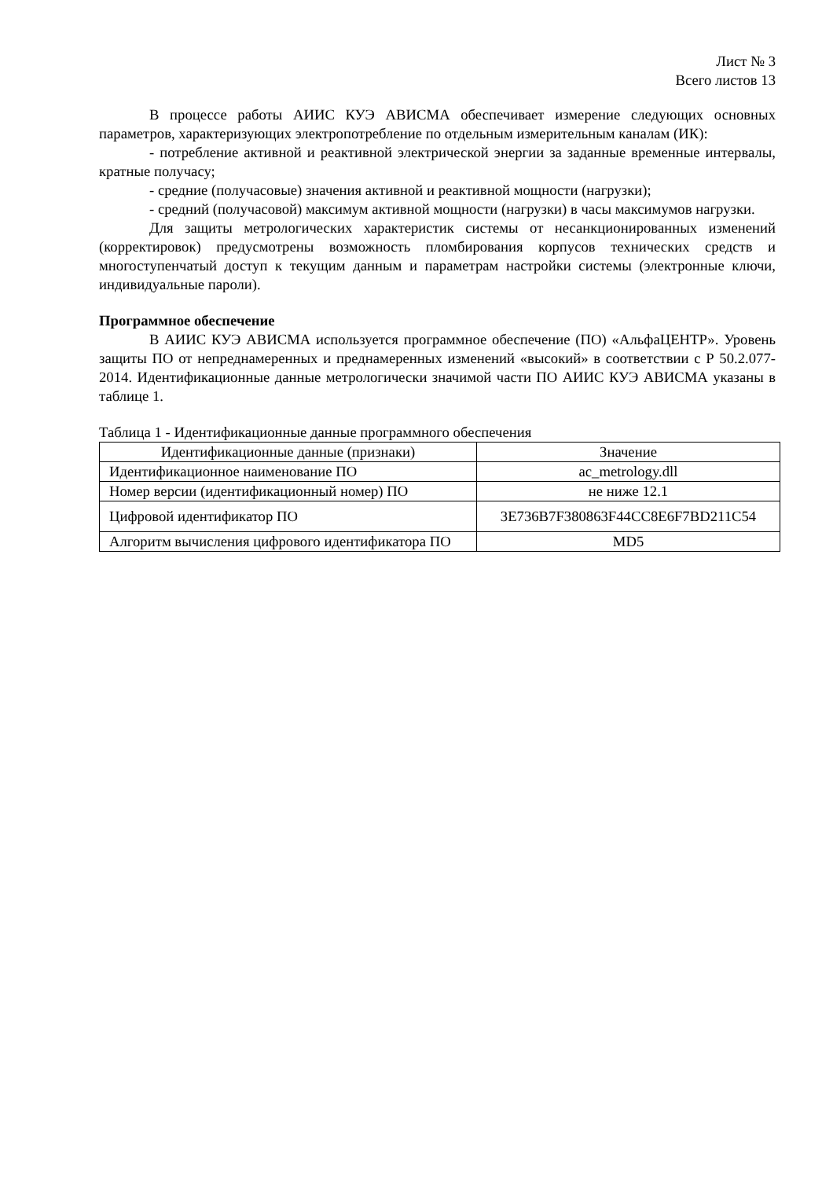Лист № 3
Всего листов 13
В процессе работы АИИС КУЭ АВИСМА обеспечивает измерение следующих основных параметров, характеризующих электропотребление по отдельным измерительным каналам (ИК):
- потребление активной и реактивной электрической энергии за заданные временные интервалы, кратные получасу;
- средние (получасовые) значения активной и реактивной мощности (нагрузки);
- средний (получасовой) максимум активной мощности (нагрузки) в часы максимумов нагрузки.
Для защиты метрологических характеристик системы от несанкционированных изменений (корректировок) предусмотрены возможность пломбирования корпусов технических средств и многоступенчатый доступ к текущим данным и параметрам настройки системы (электронные ключи, индивидуальные пароли).
Программное обеспечение
В АИИС КУЭ АВИСМА используется программное обеспечение (ПО) «АльфаЦЕНТР». Уровень защиты ПО от непреднамеренных и преднамеренных изменений «высокий» в соответствии с Р 50.2.077-2014. Идентификационные данные метрологически значимой части ПО АИИС КУЭ АВИСМА указаны в таблице 1.
Таблица 1 - Идентификационные данные программного обеспечения
| Идентификационные данные (признаки) | Значение |
| --- | --- |
| Идентификационное наименование ПО | ac_metrology.dll |
| Номер версии (идентификационный номер) ПО | не ниже 12.1 |
| Цифровой идентификатор ПО | 3E736B7F380863F44CC8E6F7BD211C54 |
| Алгоритм вычисления цифрового идентификатора ПО | MD5 |